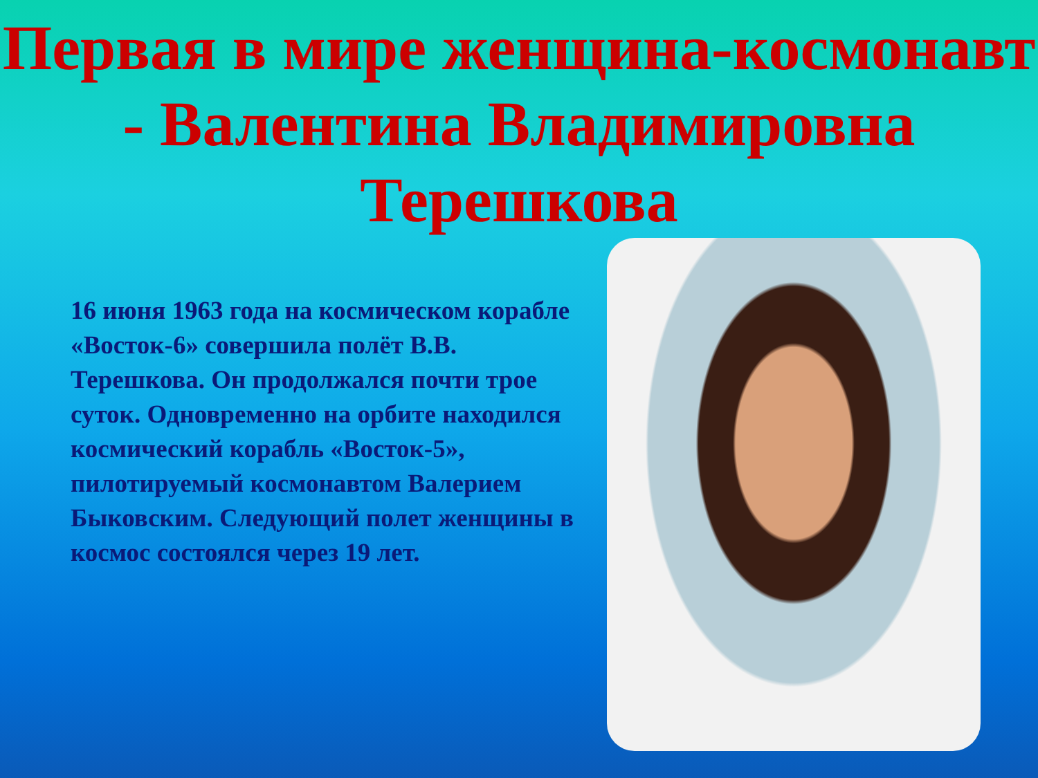Первая в мире женщина-космонавт - Валентина Владимировна Терешкова
16 июня 1963 года на космическом корабле «Восток-6» совершила полёт В.В. Терешкова. Он продолжался почти трое суток. Одновременно на орбите находился космический корабль «Восток-5», пилотируемый космонавтом Валерием Быковским. Следующий полет женщины в космос состоялся через 19 лет.